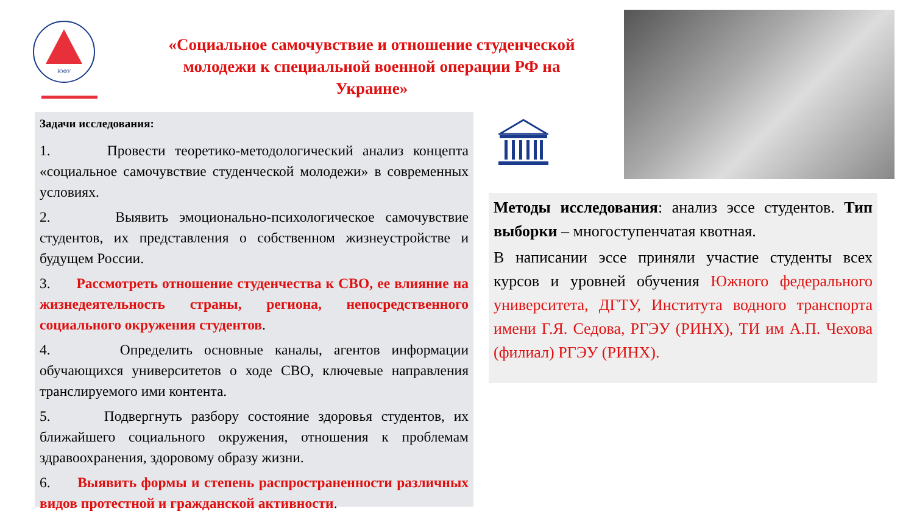ЮФУ
«Социальное самочувствие и отношение студенческой молодежи к специальной военной операции РФ на Украине»
Задачи исследования:
1. Провести теоретико-методологический анализ концепта «социальное самочувствие студенческой молодежи» в современных условиях.
2. Выявить эмоционально-психологическое самочувствие студентов, их представления о собственном жизнеустройстве и будущем России.
3. Рассмотреть отношение студенчества к СВО, ее влияние на жизнедеятельность страны, региона, непосредственного социального окружения студентов.
4. Определить основные каналы, агентов информации обучающихся университетов о ходе СВО, ключевые направления транслируемого ими контента.
5. Подвергнуть разбору состояние здоровья студентов, их ближайшего социального окружения, отношения к проблемам здравоохранения, здоровому образу жизни.
6. Выявить формы и степень распространенности различных видов протестной и гражданской активности.
Методы исследования: анализ эссе студентов. Тип выборки – многоступенчатая квотная.
В написании эссе приняли участие студенты всех курсов и уровней обучения Южного федерального университета, ДГТУ, Института водного транспорта имени Г.Я. Седова, РГЭУ (РИНХ), ТИ им А.П. Чехова (филиал) РГЭУ (РИНХ).